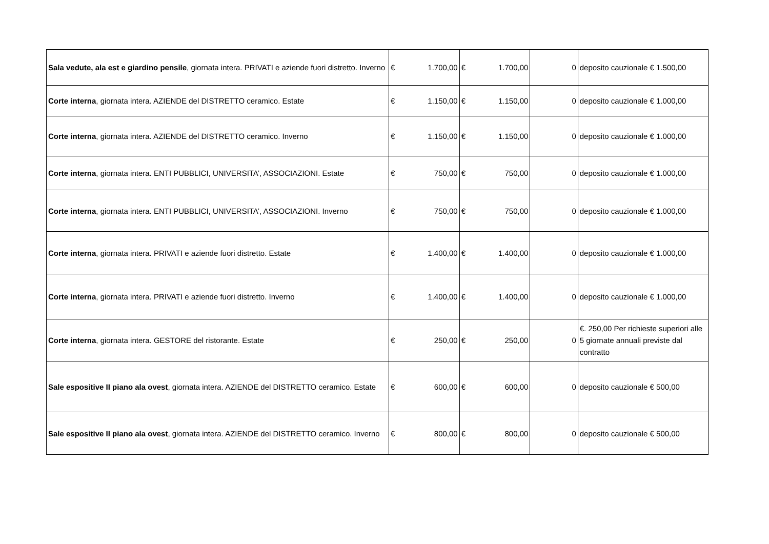| Sala vedute, ala est e giardino pensile , giornata intera. PRIVATI e aziende fuori distretto. Inverno | € 1.700,00 | € 1.700,00 | 0 | deposito cauzionale € 1.500,00 |
| Corte interna , giornata intera. AZIENDE del DISTRETTO ceramico. Estate | € 1.150,00 | € 1.150,00 | 0 | deposito cauzionale € 1.000,00 |
| Corte interna , giornata intera. AZIENDE del DISTRETTO ceramico. Inverno | € 1.150,00 | € 1.150,00 | 0 | deposito cauzionale € 1.000,00 |
| Corte interna , giornata intera. ENTI PUBBLICI, UNIVERSITA’, ASSOCIAZIONI. Estate | € 750,00 | € 750,00 | 0 | deposito cauzionale € 1.000,00 |
| Corte interna , giornata intera. ENTI PUBBLICI, UNIVERSITA’, ASSOCIAZIONI. Inverno | € 750,00 | € 750,00 | 0 | deposito cauzionale € 1.000,00 |
| Corte interna , giornata intera. PRIVATI e aziende fuori distretto. Estate | € 1.400,00 | € 1.400,00 | 0 | deposito cauzionale € 1.000,00 |
| Corte interna , giornata intera. PRIVATI e aziende fuori distretto. Inverno | € 1.400,00 | € 1.400,00 | 0 | deposito cauzionale € 1.000,00 |
| Corte interna , giornata intera. GESTORE del ristorante. Estate | € 250,00 | € 250,00 | 0 | €. 250,00 Per richieste superiori alle 5 giornate annuali previste dal contratto |
| Sale espositive II piano ala ovest , giornata intera. AZIENDE del DISTRETTO ceramico. Estate | € 600,00 | € 600,00 | 0 | deposito cauzionale € 500,00 |
| Sale espositive II piano ala ovest , giornata intera. AZIENDE del DISTRETTO ceramico. Inverno | € 800,00 | € 800,00 | 0 | deposito cauzionale € 500,00 |